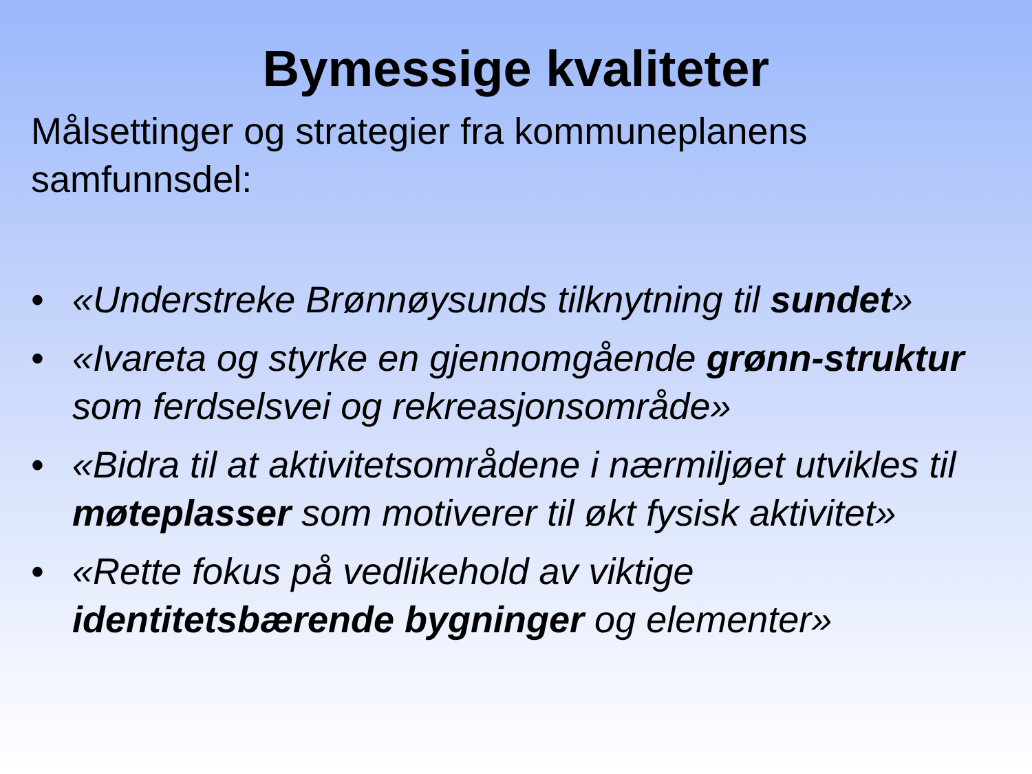Bymessige kvaliteter
Målsettinger og strategier fra kommuneplanens samfunnsdel:
• «Understreke Brønnøysunds tilknytning til sundet»
• «Ivareta og styrke en gjennomgående grønn-struktur som ferdselsvei og rekreasjonsområde»
• «Bidra til at aktivitetsområdene i nærmiljøet utvikles til møteplasser som motiverer til økt fysisk aktivitet»
• «Rette fokus på vedlikehold av viktige identitetsbærende bygninger og elementer»